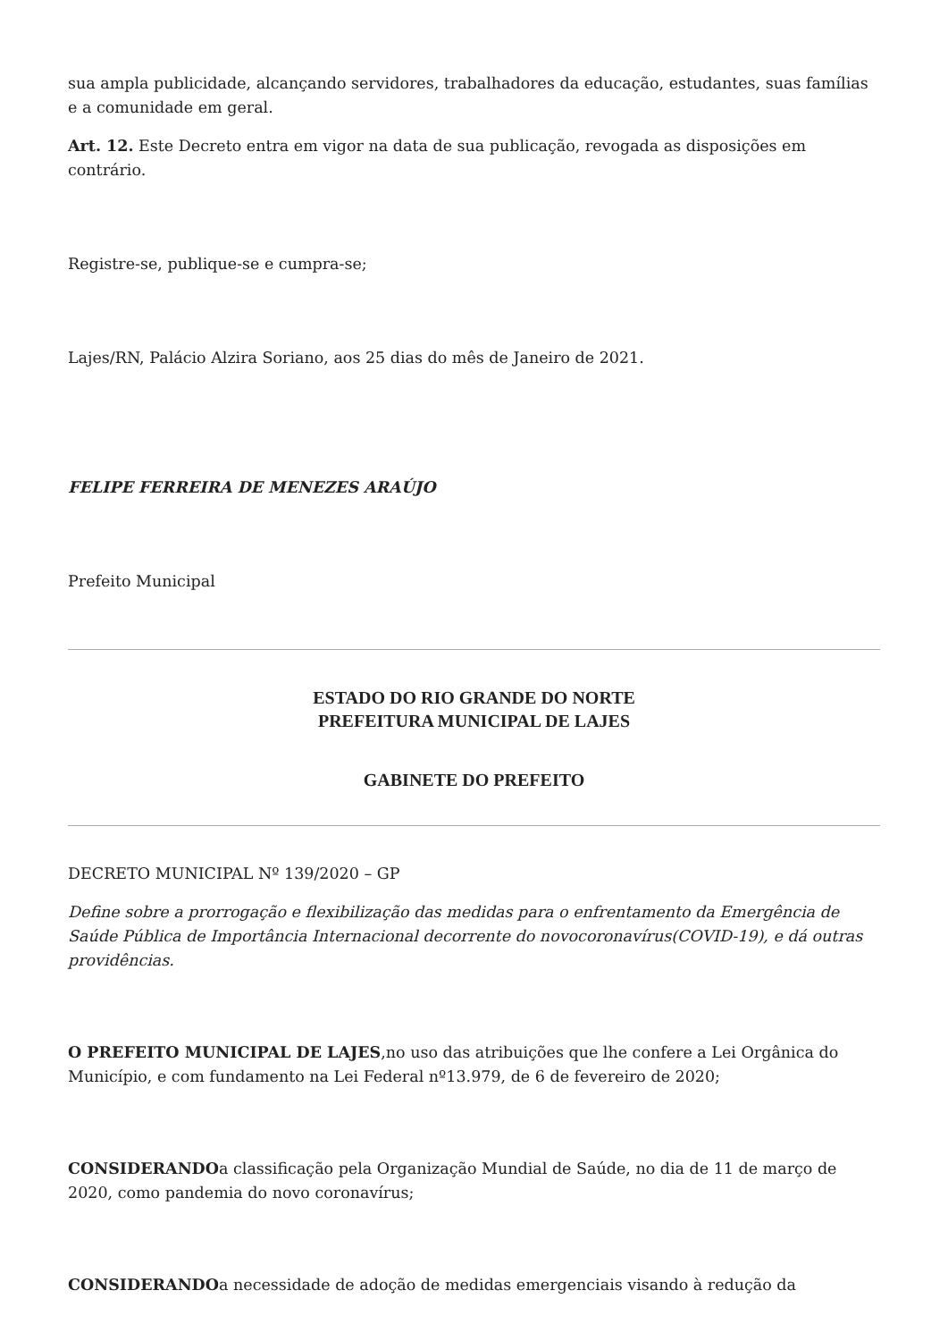sua ampla publicidade, alcançando servidores, trabalhadores da educação, estudantes, suas famílias e a comunidade em geral.
Art. 12. Este Decreto entra em vigor na data de sua publicação, revogada as disposições em contrário.
Registre-se, publique-se e cumpra-se;
Lajes/RN, Palácio Alzira Soriano, aos 25 dias do mês de Janeiro de 2021.
FELIPE FERREIRA DE MENEZES ARAÚJO
Prefeito Municipal
ESTADO DO RIO GRANDE DO NORTE
PREFEITURA MUNICIPAL DE LAJES
GABINETE DO PREFEITO
DECRETO MUNICIPAL Nº 139/2020 – GP
Define sobre a prorrogação e flexibilização das medidas para o enfrentamento da Emergência de Saúde Pública de Importância Internacional decorrente do novocoronavírus(COVID-19), e dá outras providências.
O PREFEITO MUNICIPAL DE LAJES,no uso das atribuições que lhe confere a Lei Orgânica do Município, e com fundamento na Lei Federal nº13.979, de 6 de fevereiro de 2020;
CONSIDERANDOa classificação pela Organização Mundial de Saúde, no dia de 11 de março de 2020, como pandemia do novo coronavírus;
CONSIDERANDOa necessidade de adoção de medidas emergenciais visando à redução da